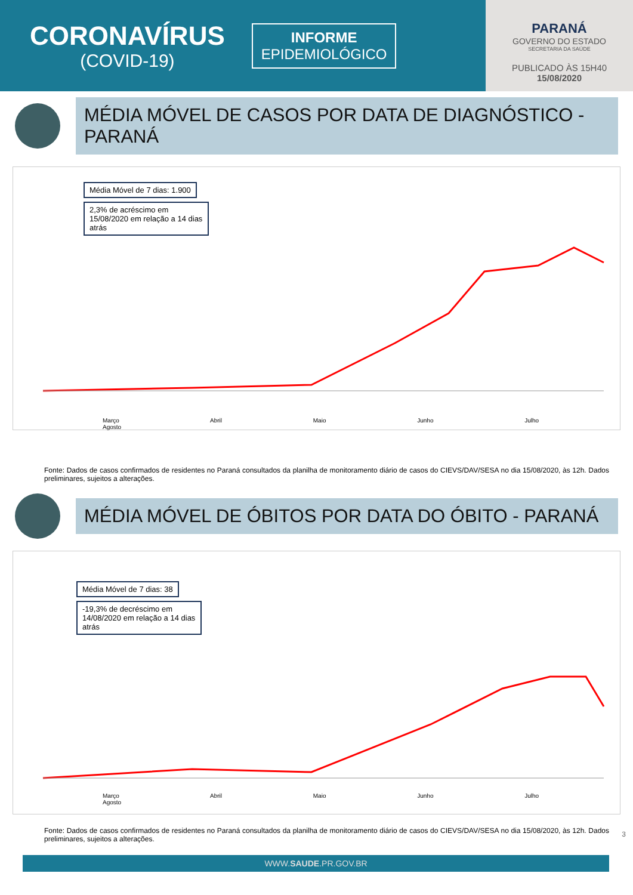CORONAVÍRUS
(COVID-19)
INFORME
EPIDEMIOLÓGICO
PARANÁ
GOVERNO DO ESTADO
SECRETARIA DA SAÚDE
PUBLICADO ÀS 15H40
15/08/2020
MÉDIA MÓVEL DE CASOS POR DATA DE DIAGNÓSTICO - PARANÁ
Média Móvel de 7 dias: 1.900
2,3% de acréscimo em 15/08/2020 em relação a 14 dias atrás
Março Abril Maio Junho Julho Agosto
Fonte: Dados de casos confirmados de residentes no Paraná consultados da planilha de monitoramento diário de casos do CIEVS/DAV/SESA no dia 15/08/2020, às 12h. Dados preliminares, sujeitos a alterações.
MÉDIA MÓVEL DE ÓBITOS POR DATA DO ÓBITO - PARANÁ
Média Móvel de 7 dias: 38
-19,3% de decréscimo em 14/08/2020 em relação a 14 dias atrás
Março Abril Maio Junho Julho Agosto
Fonte: Dados de casos confirmados de residentes no Paraná consultados da planilha de monitoramento diário de casos do CIEVS/DAV/SESA no dia 15/08/2020, às 12h. Dados preliminares, sujeitos a alterações.
WWW.SAUDE.PR.GOV.BR
3